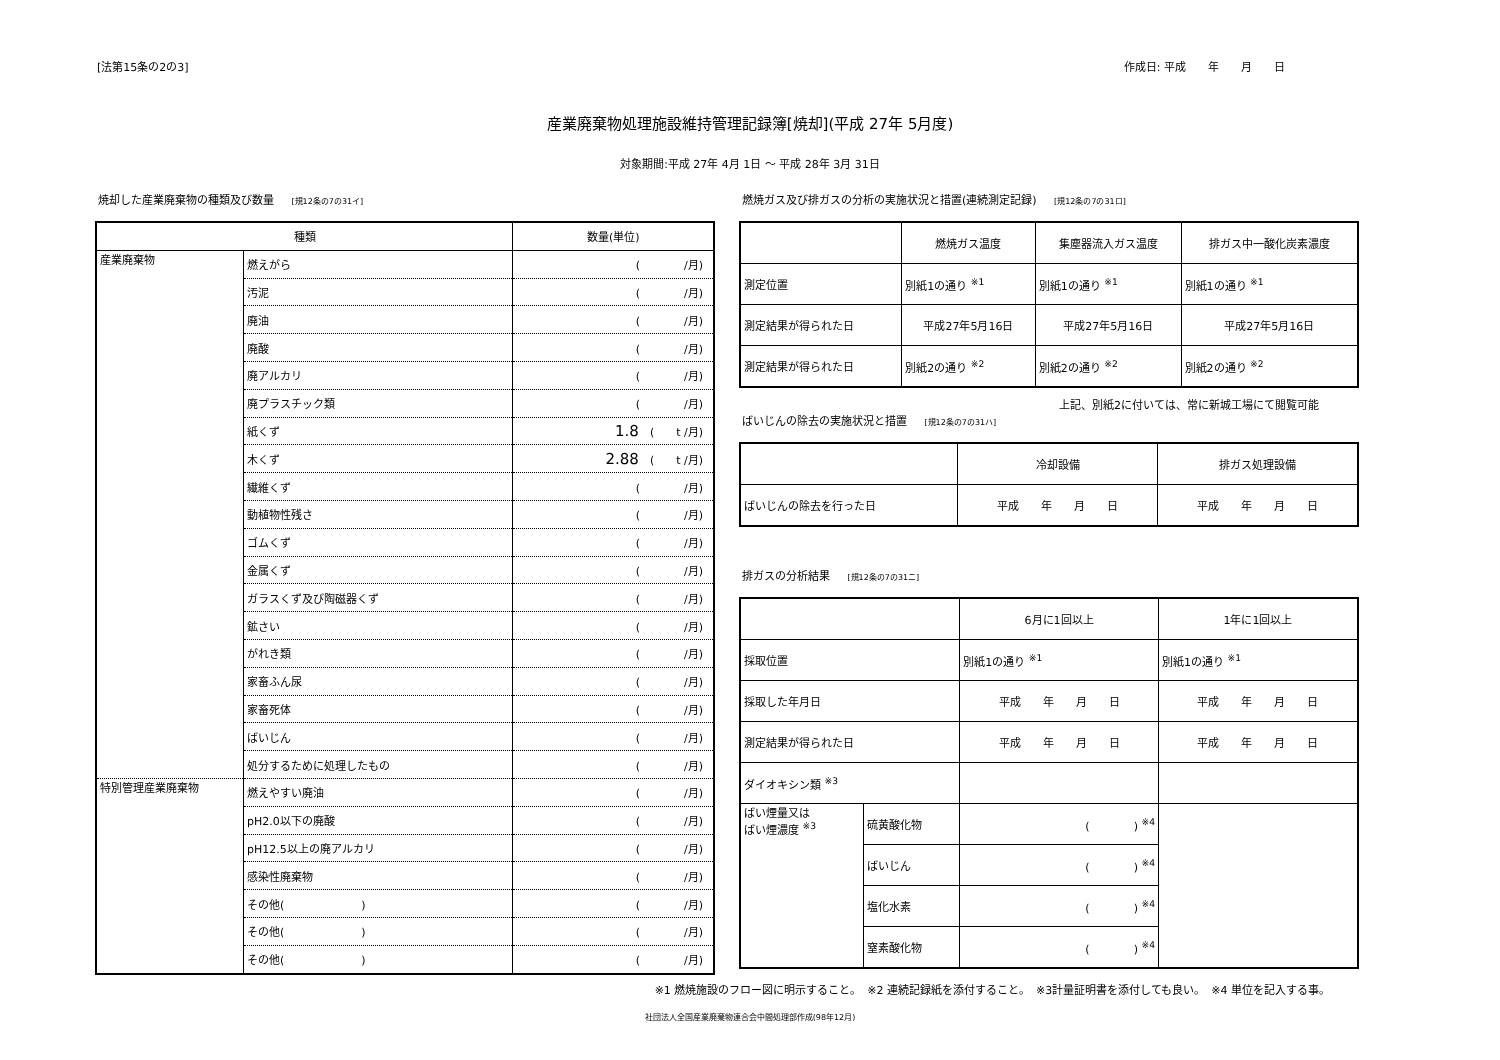[法第15条の2の3] 作成日: 平成　　年　　月　　日
産業廃棄物処理施設維持管理記録簿[焼却](平成 27年 5月度)
対象期間:平成 27年 4月 1日 ～ 平成 28年 3月 31日
焼却した産業廃棄物の種類及び数量 [規12条の7の31イ]
| 種類 | | 数量(単位) |
| --- | --- | --- |
| 産業廃棄物 | 燃えがら | ( /月) |
| | 汚泥 | ( /月) |
| | 廃油 | ( /月) |
| | 廃酸 | ( /月) |
| | 廃アルカリ | ( /月) |
| | 廃プラスチック類 | ( /月) |
| | 紙くず | 1.8 ( t /月) |
| | 木くず | 2.88 ( t /月) |
| | 繊維くず | ( /月) |
| | 動植物性残さ | ( /月) |
| | ゴムくず | ( /月) |
| | 金属くず | ( /月) |
| | ガラスくず及び陶磁器くず | ( /月) |
| | 鉱さい | ( /月) |
| | がれき類 | ( /月) |
| | 家畜ふん尿 | ( /月) |
| | 家畜死体 | ( /月) |
| | ばいじん | ( /月) |
| | 処分するために処理したもの | ( /月) |
| 特別管理産業廃棄物 | 燃えやすい廃油 | ( /月) |
| | pH2.0以下の廃酸 | ( /月) |
| | pH12.5以上の廃アルカリ | ( /月) |
| | 感染性廃棄物 | ( /月) |
| | その他( ) | ( /月) |
| | その他( ) | ( /月) |
| | その他( ) | ( /月) |
燃焼ガス及び排ガスの分析の実施状況と措置(連続測定記録) [規12条の7の31ロ]
| | 燃焼ガス温度 | 集塵器流入ガス温度 | 排ガス中一酸化炭素濃度 |
| --- | --- | --- | --- |
| 測定位置 | 別紙1の通り <sup>※1</sup> | 別紙1の通り <sup>※1</sup> | 別紙1の通り <sup>※1</sup> |
| 測定結果が得られた日 | 平成27年5月16日 | 平成27年5月16日 | 平成27年5月16日 |
| 測定結果が得られた日 | 別紙2の通り <sup>※2</sup> | 別紙2の通り <sup>※2</sup> | 別紙2の通り <sup>※2</sup> |
上記、別紙2に付いては、常に新城工場にて閲覧可能
ばいじんの除去の実施状況と措置 [規12条の7の31ハ]
| | 冷却設備 | 排ガス処理設備 |
| --- | --- | --- |
| ばいじんの除去を行った日 | 平成 年 月 日 | 平成 年 月 日 |
排ガスの分析結果 [規12条の7の31ニ]
| | | 6月に1回以上 | 1年に1回以上 |
| --- | --- | --- | --- |
| 採取位置 | | 別紙1の通り <sup>※1</sup> | 別紙1の通り <sup>※1</sup> |
| 採取した年月日 | | 平成 年 月 日 | 平成 年 月 日 |
| 測定結果が得られた日 | | 平成 年 月 日 | 平成 年 月 日 |
| ダイオキシン類 <sup>※3</sup> | | | |
| ばい煙量又は ばい煙濃度 <sup>※3</sup> | 硫黄酸化物 | ( ) <sup>※4</sup> | |
| | ばいじん | ( ) <sup>※4</sup> | |
| | 塩化水素 | ( ) <sup>※4</sup> | |
| | 窒素酸化物 | ( ) <sup>※4</sup> | |
※1 燃焼施設のフロー図に明示すること。　※2 連続記録紙を添付すること。　※3計量証明書を添付しても良い。　※4 単位を記入する事。
社団法人全国産業廃棄物連合会中間処理部作成(98年12月)